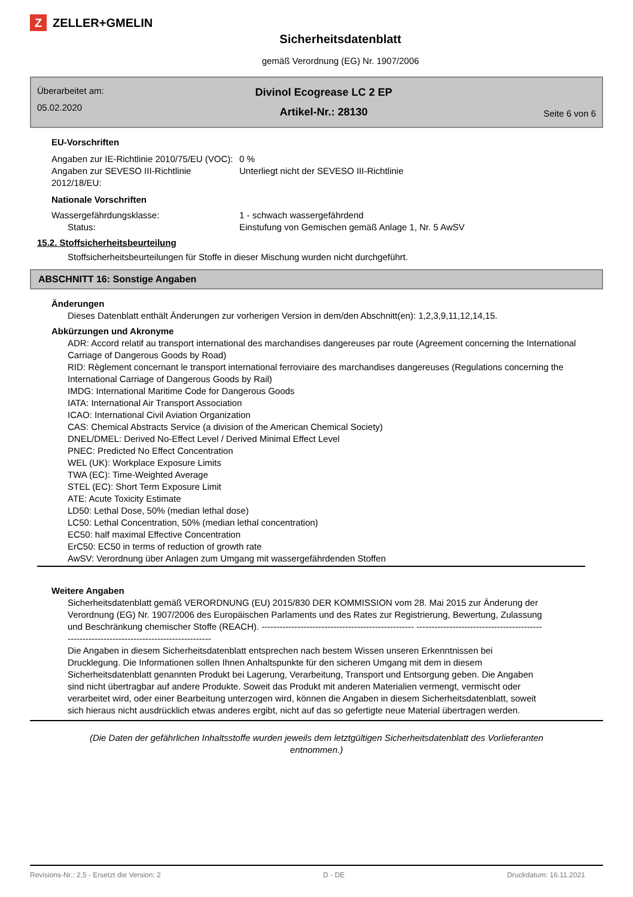Z ZELLER+GMELIN
Sicherheitsdatenblatt
gemäß Verordnung (EG) Nr. 1907/2006
Überarbeitet am:
05.02.2020
Divinol Ecogrease LC 2 EP
Artikel-Nr.: 28130
Seite 6 von 6
EU-Vorschriften
Angaben zur IE-Richtlinie 2010/75/EU (VOC):
0 %
Angaben zur SEVESO III-Richtlinie 2012/18/EU:
Unterliegt nicht der SEVESO III-Richtlinie
Nationale Vorschriften
Wassergefährdungsklasse: 1 - schwach wassergefährdend
Status: Einstufung von Gemischen gemäß Anlage 1, Nr. 5 AwSV
15.2. Stoffsicherheitsbeurteilung
Stoffsicherheitsbeurteilungen für Stoffe in dieser Mischung wurden nicht durchgeführt.
ABSCHNITT 16: Sonstige Angaben
Änderungen
Dieses Datenblatt enthält Änderungen zur vorherigen Version in dem/den Abschnitt(en): 1,2,3,9,11,12,14,15.
Abkürzungen und Akronyme
ADR: Accord relatif au transport international des marchandises dangereuses par route (Agreement concerning the International Carriage of Dangerous Goods by Road)
RID: Règlement concernant le transport international ferroviaire des marchandises dangereuses (Regulations concerning the International Carriage of Dangerous Goods by Rail)
IMDG: International Maritime Code for Dangerous Goods
IATA: International Air Transport Association
ICAO: International Civil Aviation Organization
CAS: Chemical Abstracts Service (a division of the American Chemical Society)
DNEL/DMEL: Derived No-Effect Level / Derived Minimal Effect Level
PNEC: Predicted No Effect Concentration
WEL (UK): Workplace Exposure Limits
TWA (EC): Time-Weighted Average
STEL (EC): Short Term Exposure Limit
ATE: Acute Toxicity Estimate
LD50: Lethal Dose, 50% (median lethal dose)
LC50: Lethal Concentration, 50% (median lethal concentration)
EC50: half maximal Effective Concentration
ErC50: EC50 in terms of reduction of growth rate
AwSV: Verordnung über Anlagen zum Umgang mit wassergefährdenden Stoffen
Weitere Angaben
Sicherheitsdatenblatt gemäß VERORDNUNG (EU) 2015/830 DER KOMMISSION vom 28. Mai 2015 zur Änderung der Verordnung (EG) Nr. 1907/2006 des Europäischen Parlaments und des Rates zur Registrierung, Bewertung, Zulassung und Beschränkung chemischer Stoffe (REACH). --------------------------------------------------- ------------------------------------------------------------------------------------------
Die Angaben in diesem Sicherheitsdatenblatt entsprechen nach bestem Wissen unseren Erkenntnissen bei Drucklegung. Die Informationen sollen Ihnen Anhaltspunkte für den sicheren Umgang mit dem in diesem Sicherheitsdatenblatt genannten Produkt bei Lagerung, Verarbeitung, Transport und Entsorgung geben. Die Angaben sind nicht übertragbar auf andere Produkte. Soweit das Produkt mit anderen Materialien vermengt, vermischt oder verarbeitet wird, oder einer Bearbeitung unterzogen wird, können die Angaben in diesem Sicherheitsdatenblatt, soweit sich hieraus nicht ausdrücklich etwas anderes ergibt, nicht auf das so gefertigte neue Material übertragen werden.
(Die Daten der gefährlichen Inhaltsstoffe wurden jeweils dem letztgültigen Sicherheitsdatenblatt des Vorlieferanten entnommen.)
Revisions-Nr.: 2,5 - Ersetzt die Version: 2 D - DE Druckdatum: 16.11.2021